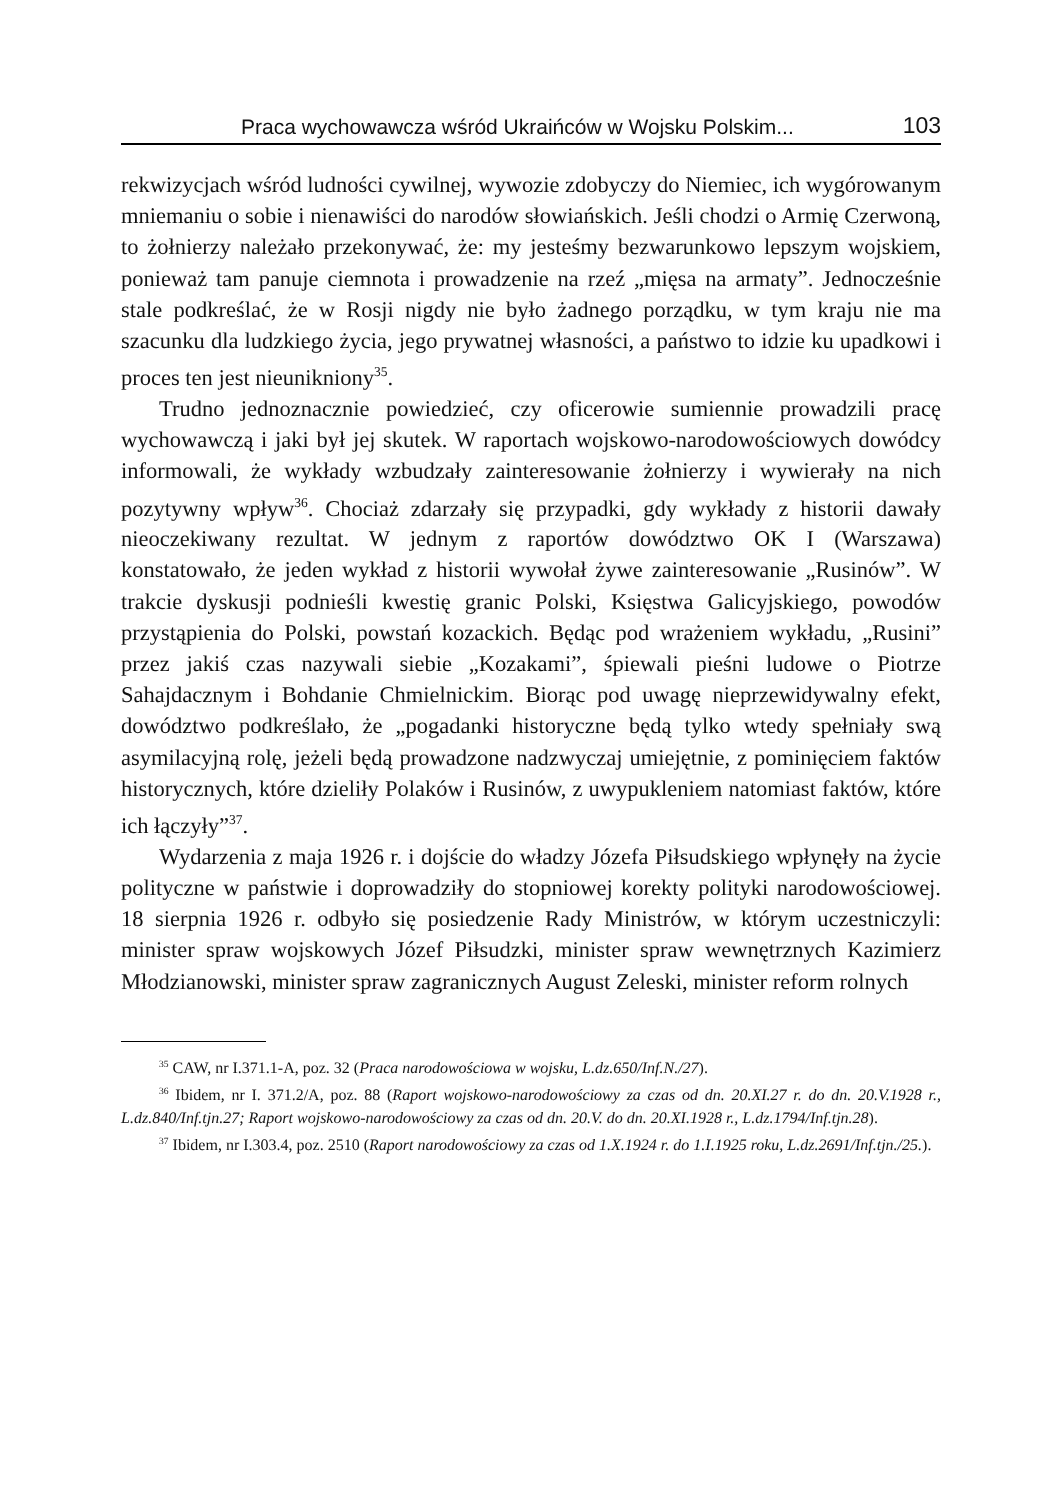Praca wychowawcza wśród Ukraińców w Wojsku Polskim... 103
rekwizycjach wśród ludności cywilnej, wywozie zdobyczy do Niemiec, ich wygórowanym mniemaniu o sobie i nienawiści do narodów słowiańskich. Jeśli chodzi o Armię Czerwoną, to żołnierzy należało przekonywać, że: my jesteśmy bezwarunkowo lepszym wojskiem, ponieważ tam panuje ciemnota i prowadzenie na rzeź „mięsa na armaty”. Jednocześnie stale podkreślać, że w Rosji nigdy nie było żadnego porządku, w tym kraju nie ma szacunku dla ludzkiego życia, jego prywatnej własności, a państwo to idzie ku upadkowi i proces ten jest nieunikniony<sup>35</sup>.
Trudno jednoznacznie powiedzieć, czy oficerowie sumiennie prowadzili pracę wychowawczą i jaki był jej skutek. W raportach wojskowo-narodowościowych dowódcy informowali, że wykłady wzbudzały zainteresowanie żołnierzy i wywierały na nich pozytywny wpływ<sup>36</sup>. Chociaż zdarzały się przypadki, gdy wykłady z historii dawały nieoczekiwany rezultat. W jednym z raportów dowództwo OK I (Warszawa) konstatowało, że jeden wykład z historii wywołał żywe zainteresowanie „Rusinów”. W trakcie dyskusji podnieśli kwestię granic Polski, Księstwa Galicyjskiego, powodów przystąpienia do Polski, powstań kozackich. Będąc pod wrażeniem wykładu, „Rusini” przez jakiś czas nazywali siebie „Kozakami”, śpiewali pieśni ludowe o Piotrze Sahajdacznym i Bohdanie Chmielnickim. Biorąc pod uwagę nieprzewidywalny efekt, dowództwo podkreślało, że „pogadanki historyczne będą tylko wtedy spełniały swą asymilacyjną rolę, jeżeli będą prowadzone nadzwyczaj umiejętnie, z pominięciem faktów historycznych, które dzieliły Polaków i Rusinów, z uwypukleniem natomiast faktów, które ich łączyły”<sup>37</sup>.
Wydarzenia z maja 1926 r. i dojście do władzy Józefa Piłsudskiego wpłynęły na życie polityczne w państwie i doprowadziły do stopniowej korekty polityki narodowościowej. 18 sierpnia 1926 r. odbyło się posiedzenie Rady Ministrów, w którym uczestniczyli: minister spraw wojskowych Józef Piłsudzki, minister spraw wewnętrznych Kazimierz Młodzianowski, minister spraw zagranicznych August Zeleski, minister reform rolnych
<sup>35</sup> CAW, nr I.371.1-A, poz. 32 (Praca narodowościowa w wojsku, L.dz.650/Inf.N./27).
<sup>36</sup> Ibidem, nr I. 371.2/A, poz. 88 (Raport wojskowo-narodowościowy za czas od dn. 20.XI.27 r. do dn. 20.V.1928 r., L.dz.840/Inf.tjn.27; Raport wojskowo-narodowościowy za czas od dn. 20.V. do dn. 20.XI.1928 r., L.dz.1794/Inf.tjn.28).
<sup>37</sup> Ibidem, nr I.303.4, poz. 2510 (Raport narodowościowy za czas od 1.X.1924 r. do 1.I.1925 roku, L.dz.2691/Inf.tjn./25.).